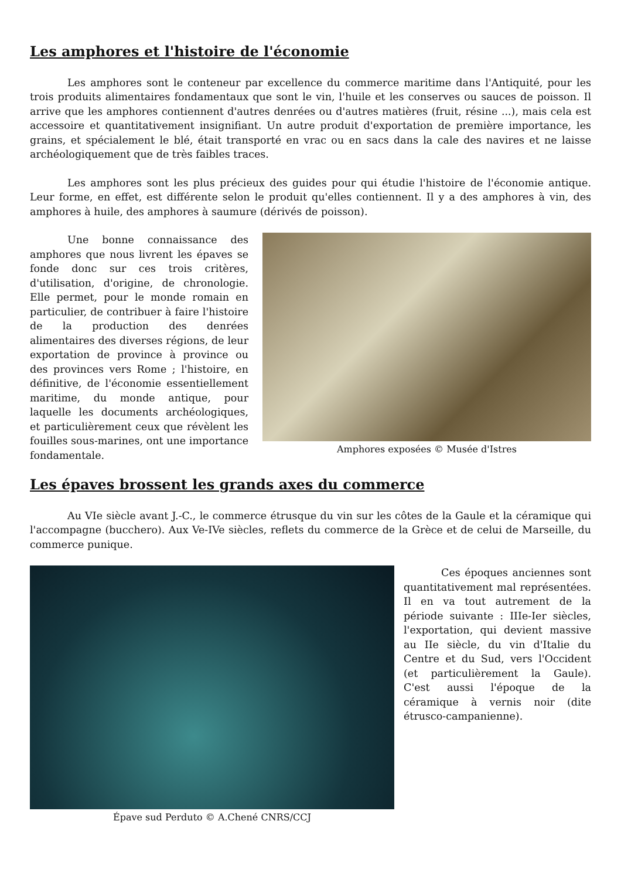Les amphores et l'histoire de l'économie
Les amphores sont le conteneur par excellence du commerce maritime dans l'Antiquité, pour les trois produits alimentaires fondamentaux que sont le vin, l'huile et les conserves ou sauces de poisson. Il arrive que les amphores contiennent d'autres denrées ou d'autres matières (fruit, résine ...), mais cela est accessoire et quantitativement insignifiant. Un autre produit d'exportation de première importance, les grains, et spécialement le blé, était transporté en vrac ou en sacs dans la cale des navires et ne laisse archéologiquement que de très faibles traces.
Les amphores sont les plus précieux des guides pour qui étudie l'histoire de l'économie antique. Leur forme, en effet, est différente selon le produit qu'elles contiennent. Il y a des amphores à vin, des amphores à huile, des amphores à saumure (dérivés de poisson).
Une bonne connaissance des amphores que nous livrent les épaves se fonde donc sur ces trois critères, d'utilisation, d'origine, de chronologie. Elle permet, pour le monde romain en particulier, de contribuer à faire l'histoire de la production des denrées alimentaires des diverses régions, de leur exportation de province à province ou des provinces vers Rome ; l'histoire, en définitive, de l'économie essentiellement maritime, du monde antique, pour laquelle les documents archéologiques, et particulièrement ceux que révèlent les fouilles sous-marines, ont une importance fondamentale.
Amphores exposées © Musée d'Istres
Les épaves brossent les grands axes du commerce
Au VIe siècle avant J.-C., le commerce étrusque du vin sur les côtes de la Gaule et la céramique qui l'accompagne (bucchero). Aux Ve-IVe siècles, reflets du commerce de la Grèce et de celui de Marseille, du commerce punique.
Épave sud Perduto © A.Chené CNRS/CCJ
Ces époques anciennes sont quantitativement mal représentées. Il en va tout autrement de la période suivante : IIIe-Ier siècles, l'exportation, qui devient massive au IIe siècle, du vin d'Italie du Centre et du Sud, vers l'Occident (et particulièrement la Gaule). C'est aussi l'époque de la céramique à vernis noir (dite étrusco-campanienne).